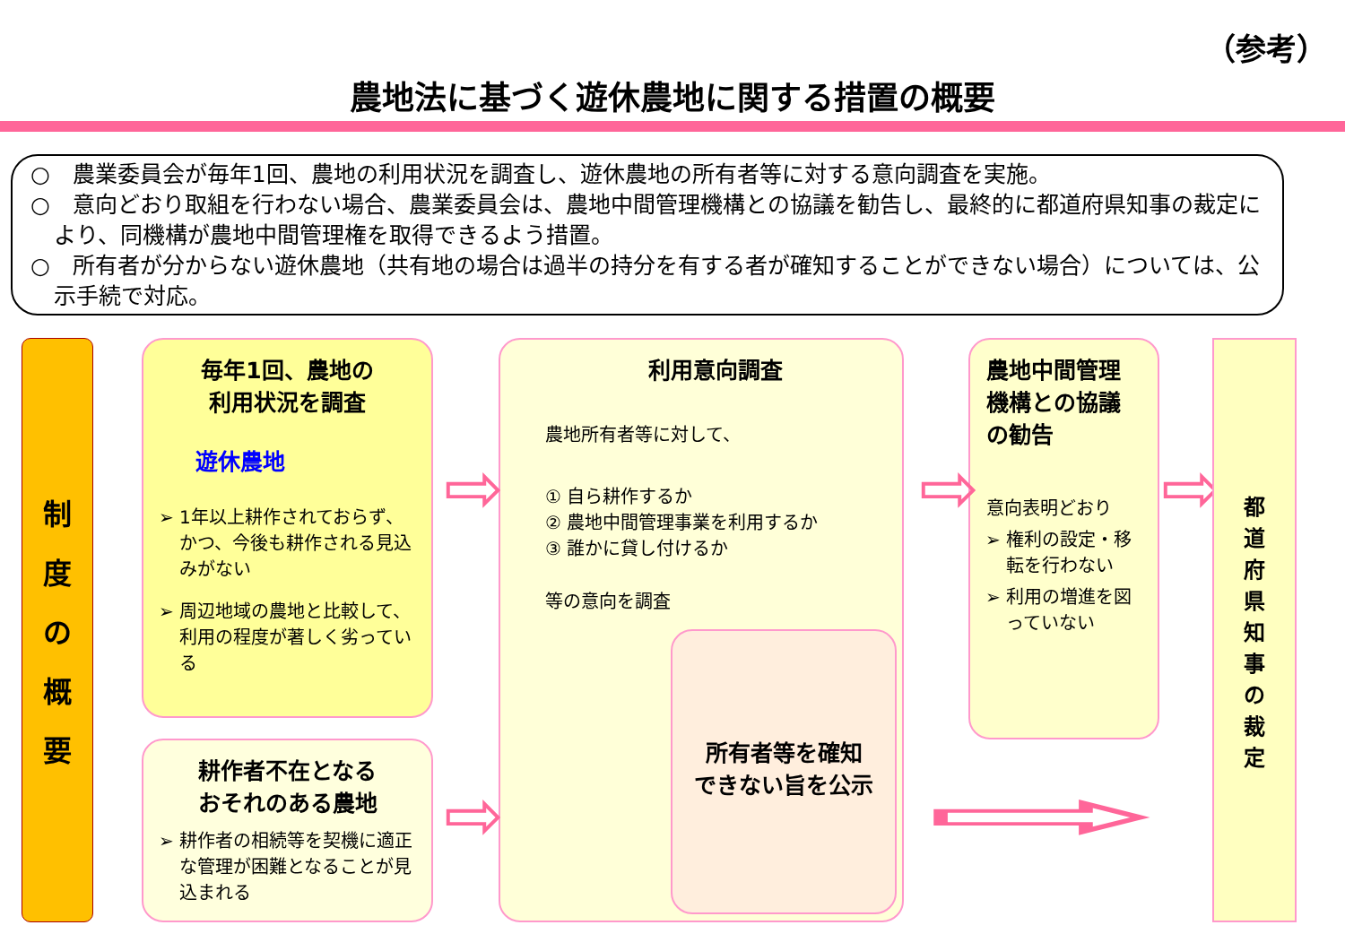（参考）
農地法に基づく遊休農地に関する措置の概要
○　農業委員会が毎年1回、農地の利用状況を調査し、遊休農地の所有者等に対する意向調査を実施。
○　意向どおり取組を行わない場合、農業委員会は、農地中間管理機構との協議を勧告し、最終的に都道府県知事の裁定により、同機構が農地中間管理権を取得できるよう措置。
○　所有者が分からない遊休農地（共有地の場合は過半の持分を有する者が確知することができない場合）については、公示手続で対応。
制度の概要
毎年1回、農地の
利用状況を調査
遊休農地
1年以上耕作されておらず、かつ、今後も耕作される見込みがない
周辺地域の農地と比較して、利用の程度が著しく劣っている
耕作者不在となる
おそれのある農地
耕作者の相続等を契機に適正な管理が困難となることが見込まれる
利用意向調査
農地所有者等に対して、
① 自ら耕作するか
② 農地中間管理事業を利用するか
③ 誰かに貸し付けるか
等の意向を調査
所有者等を確知
できない旨を公示
農地中間管理
機構との協議
の勧告
意向表明どおり
権利の設定・移転を行わない
利用の増進を図っていない
⇨ ⇨ ⇨
⇨ ⇨
都道府県知事の裁定